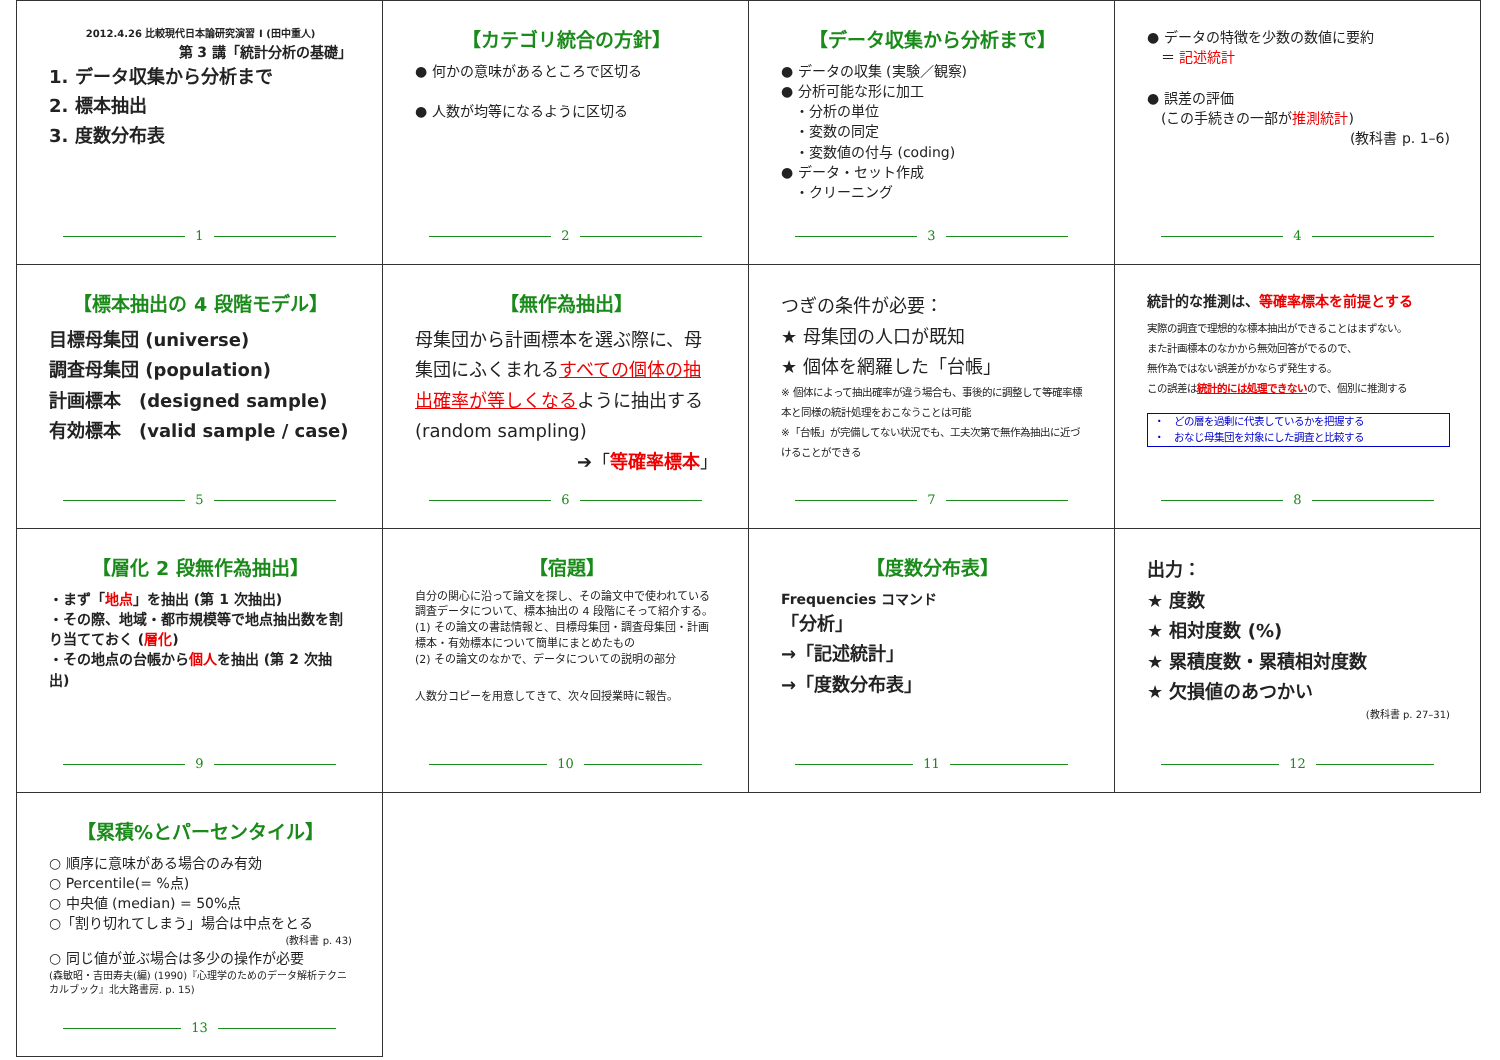2012.4.26 比較現代日本論研究演習 I (田中重人)
第 3 講「統計分析の基礎」
1. データ収集から分析まで
2. 標本抽出
3. 度数分布表
1
【カテゴリ統合の方針】
● 何かの意味があるところで区切る
● 人数が均等になるように区切る
2
【データ収集から分析まで】
● データの収集 (実験／観察)
● 分析可能な形に加工
　・分析の単位
　・変数の同定
　・変数値の付与 (coding)
● データ・セット作成
　・クリーニング
3
● データの特徴を少数の数値に要約
　＝ 記述統計
● 誤差の評価
　(この手続きの一部が推測統計)
(教科書 p. 1–6)
4
【標本抽出の 4 段階モデル】
目標母集団 (universe)
調査母集団 (population)
計画標本　(designed sample)
有効標本　(valid sample / case)
5
【無作為抽出】
母集団から計画標本を選ぶ際に、母集団にふくまれるすべての個体の抽出確率が等しくなるように抽出する (random sampling)
➔「等確率標本」
6
つぎの条件が必要：
★ 母集団の人口が既知
★ 個体を網羅した「台帳」
※ 個体によって抽出確率が違う場合も、事後的に調整して等確率標本と同様の統計処理をおこなうことは可能
※「台帳」が完備してない状況でも、工夫次第で無作為抽出に近づけることができる
7
統計的な推測は、等確率標本を前提とする
実際の調査で理想的な標本抽出ができることはまずない。
また計画標本のなかから無効回答がでるので、
無作為ではない誤差がかならず発生する。
この誤差は統計的には処理できないので、個別に推測する
・　どの層を過剰に代表しているかを把握する
・　おなじ母集団を対象にした調査と比較する
8
【層化 2 段無作為抽出】
・まず「地点」を抽出 (第 1 次抽出)
・その際、地域・都市規模等で地点抽出数を割り当てておく (層化)
・その地点の台帳から個人を抽出 (第 2 次抽出)
9
【宿題】
自分の関心に沿って論文を探し、その論文中で使われている調査データについて、標本抽出の 4 段階にそって紹介する。
(1) その論文の書誌情報と、目標母集団・調査母集団・計画標本・有効標本について簡単にまとめたもの
(2) その論文のなかで、データについての説明の部分
人数分コピーを用意してきて、次々回授業時に報告。
10
【度数分布表】
Frequencies コマンド
「分析」
→「記述統計」
→「度数分布表」
11
出力：
★ 度数
★ 相対度数 (%)
★ 累積度数・累積相対度数
★ 欠損値のあつかい
(教科書 p. 27–31)
12
【累積%とパーセンタイル】
○ 順序に意味がある場合のみ有効
○ Percentile(= %点)
○ 中央値 (median) = 50%点
○「割り切れてしまう」場合は中点をとる
(教科書 p. 43)
○ 同じ値が並ぶ場合は多少の操作が必要
(森敏昭・吉田寿夫(編) (1990)『心理学のためのデータ解析テクニカルブック』北大路書房. p. 15)
13